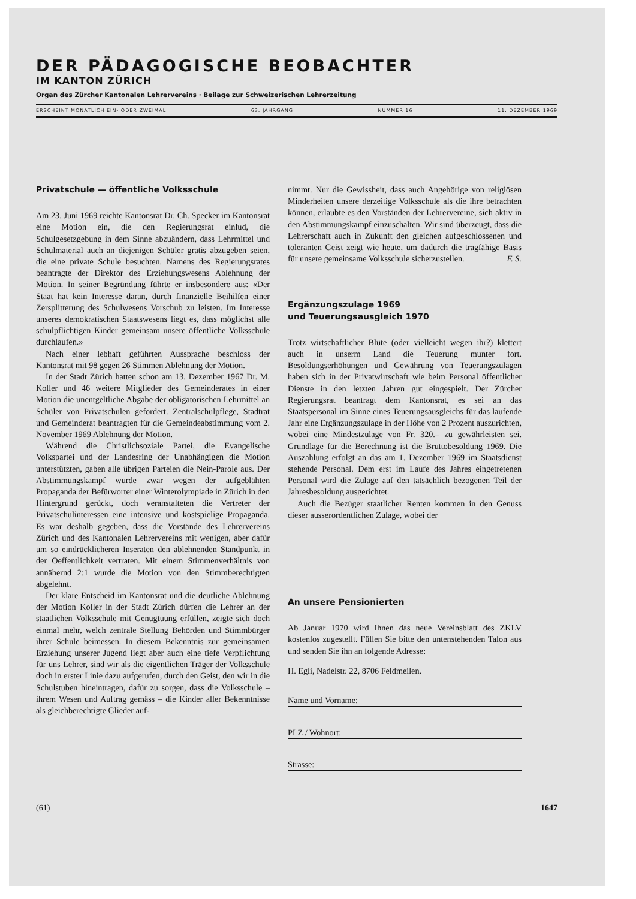DER PÄDAGOGISCHE BEOBACHTER
IM KANTON ZÜRICH
Organ des Zürcher Kantonalen Lehrervereins · Beilage zur Schweizerischen Lehrerzeitung
ERSCHEINT MONATLICH EIN- ODER ZWEIMAL 63. JAHRGANG NUMMER 16 11. DEZEMBER 1969
Privatschule — öffentliche Volksschule
Am 23. Juni 1969 reichte Kantonsrat Dr. Ch. Specker im Kantonsrat eine Motion ein, die den Regierungsrat einlud, die Schulgesetzgebung in dem Sinne abzuändern, dass Lehrmittel und Schulmaterial auch an diejenigen Schüler gratis abzugeben seien, die eine private Schule besuchten. Namens des Regierungsrates beantragte der Direktor des Erziehungswesens Ablehnung der Motion. In seiner Begründung führte er insbesondere aus: «Der Staat hat kein Interesse daran, durch finanzielle Beihilfen einer Zersplitterung des Schulwesens Vorschub zu leisten. Im Interesse unseres demokratischen Staatswesens liegt es, dass möglichst alle schulpflichtigen Kinder gemeinsam unsere öffentliche Volksschule durchlaufen.»
Nach einer lebhaft geführten Aussprache beschloss der Kantonsrat mit 98 gegen 26 Stimmen Ablehnung der Motion.
In der Stadt Zürich hatten schon am 13. Dezember 1967 Dr. M. Koller und 46 weitere Mitglieder des Gemeinderates in einer Motion die unentgeltliche Abgabe der obligatorischen Lehrmittel an Schüler von Privatschulen gefordert. Zentralschulpflege, Stadtrat und Gemeinderat beantragten für die Gemeindeabstimmung vom 2. November 1969 Ablehnung der Motion.
Während die Christlichsoziale Partei, die Evangelische Volkspartei und der Landesring der Unabhängigen die Motion unterstützten, gaben alle übrigen Parteien die Nein-Parole aus. Der Abstimmungskampf wurde zwar wegen der aufgeblähten Propaganda der Befürworter einer Winterolympiade in Zürich in den Hintergrund gerückt, doch veranstalteten die Vertreter der Privatschulinteressen eine intensive und kostspielige Propaganda. Es war deshalb gegeben, dass die Vorstände des Lehrervereins Zürich und des Kantonalen Lehrervereins mit wenigen, aber dafür um so eindrücklicheren Inseraten den ablehnenden Standpunkt in der Oeffentlichkeit vertraten. Mit einem Stimmenverhältnis von annähernd 2:1 wurde die Motion von den Stimmberechtigten abgelehnt.
Der klare Entscheid im Kantonsrat und die deutliche Ablehnung der Motion Koller in der Stadt Zürich dürfen die Lehrer an der staatlichen Volksschule mit Genugtuung erfüllen, zeigte sich doch einmal mehr, welch zentrale Stellung Behörden und Stimmbürger ihrer Schule beimessen. In diesem Bekenntnis zur gemeinsamen Erziehung unserer Jugend liegt aber auch eine tiefe Verpflichtung für uns Lehrer, sind wir als die eigentlichen Träger der Volksschule doch in erster Linie dazu aufgerufen, durch den Geist, den wir in die Schulstuben hineintragen, dafür zu sorgen, dass die Volksschule – ihrem Wesen und Auftrag gemäss – die Kinder aller Bekenntnisse als gleichberechtigte Glieder auf-
nimmt. Nur die Gewissheit, dass auch Angehörige von religiösen Minderheiten unsere derzeitige Volksschule als die ihre betrachten können, erlaubte es den Vorständen der Lehrervereine, sich aktiv in den Abstimmungskampf einzuschalten. Wir sind überzeugt, dass die Lehrerschaft auch in Zukunft den gleichen aufgeschlossenen und toleranten Geist zeigt wie heute, um dadurch die tragfähige Basis für unsere gemeinsame Volksschule sicherzustellen. F. S.
Ergänzungszulage 1969
und Teuerungsausgleich 1970
Trotz wirtschaftlicher Blüte (oder vielleicht wegen ihr?) klettert auch in unserm Land die Teuerung munter fort. Besoldungserhöhungen und Gewährung von Teuerungszulagen haben sich in der Privatwirtschaft wie beim Personal öffentlicher Dienste in den letzten Jahren gut eingespielt. Der Zürcher Regierungsrat beantragt dem Kantonsrat, es sei an das Staatspersonal im Sinne eines Teuerungsausgleichs für das laufende Jahr eine Ergänzungszulage in der Höhe von 2 Prozent auszurichten, wobei eine Mindestzulage von Fr. 320.– zu gewährleisten sei. Grundlage für die Berechnung ist die Bruttobesoldung 1969. Die Auszahlung erfolgt an das am 1. Dezember 1969 im Staatsdienst stehende Personal. Dem erst im Laufe des Jahres eingetretenen Personal wird die Zulage auf den tatsächlich bezogenen Teil der Jahresbesoldung ausgerichtet.
Auch die Bezüger staatlicher Renten kommen in den Genuss dieser ausserordentlichen Zulage, wobei der
An unsere Pensionierten
Ab Januar 1970 wird Ihnen das neue Vereinsblatt des ZKLV kostenlos zugestellt. Füllen Sie bitte den untenstehenden Talon aus und senden Sie ihn an folgende Adresse:
H. Egli, Nadelstr. 22, 8706 Feldmeilen.
Name und Vorname:
PLZ / Wohnort:
Strasse:
(61) 1647